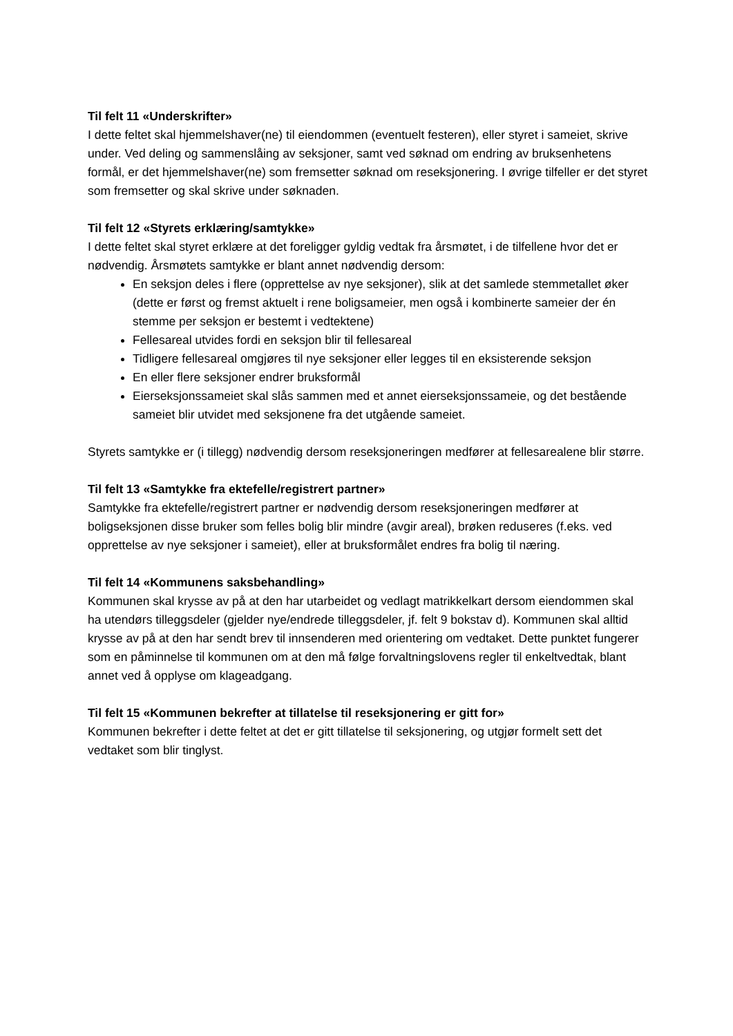Til felt 11 «Underskrifter»
I dette feltet skal hjemmelshaver(ne) til eiendommen (eventuelt festeren), eller styret i sameiet, skrive under. Ved deling og sammenslåing av seksjoner, samt ved søknad om endring av bruksenhetens formål, er det hjemmelshaver(ne) som fremsetter søknad om reseksjonering. I øvrige tilfeller er det styret som fremsetter og skal skrive under søknaden.
Til felt 12 «Styrets erklæring/samtykke»
I dette feltet skal styret erklære at det foreligger gyldig vedtak fra årsmøtet, i de tilfellene hvor det er nødvendig. Årsmøtets samtykke er blant annet nødvendig dersom:
En seksjon deles i flere (opprettelse av nye seksjoner), slik at det samlede stemmetallet øker (dette er først og fremst aktuelt i rene boligsameier, men også i kombinerte sameier der én stemme per seksjon er bestemt i vedtektene)
Fellesareal utvides fordi en seksjon blir til fellesareal
Tidligere fellesareal omgjøres til nye seksjoner eller legges til en eksisterende seksjon
En eller flere seksjoner endrer bruksformål
Eierseksjonssameiet skal slås sammen med et annet eierseksjonssameie, og det bestående sameiet blir utvidet med seksjonene fra det utgående sameiet.
Styrets samtykke er (i tillegg) nødvendig dersom reseksjoneringen medfører at fellesarealene blir større.
Til felt 13 «Samtykke fra ektefelle/registrert partner»
Samtykke fra ektefelle/registrert partner er nødvendig dersom reseksjoneringen medfører at boligseksjonen disse bruker som felles bolig blir mindre (avgir areal), brøken reduseres (f.eks. ved opprettelse av nye seksjoner i sameiet), eller at bruksformålet endres fra bolig til næring.
Til felt 14 «Kommunens saksbehandling»
Kommunen skal krysse av på at den har utarbeidet og vedlagt matrikkelkart dersom eiendommen skal ha utendørs tilleggsdeler (gjelder nye/endrede tilleggsdeler, jf. felt 9 bokstav d). Kommunen skal alltid krysse av på at den har sendt brev til innsenderen med orientering om vedtaket. Dette punktet fungerer som en påminnelse til kommunen om at den må følge forvaltningslovens regler til enkeltvedtak, blant annet ved å opplyse om klageadgang.
Til felt 15 «Kommunen bekrefter at tillatelse til reseksjonering er gitt for»
Kommunen bekrefter i dette feltet at det er gitt tillatelse til seksjonering, og utgjør formelt sett det vedtaket som blir tinglyst.